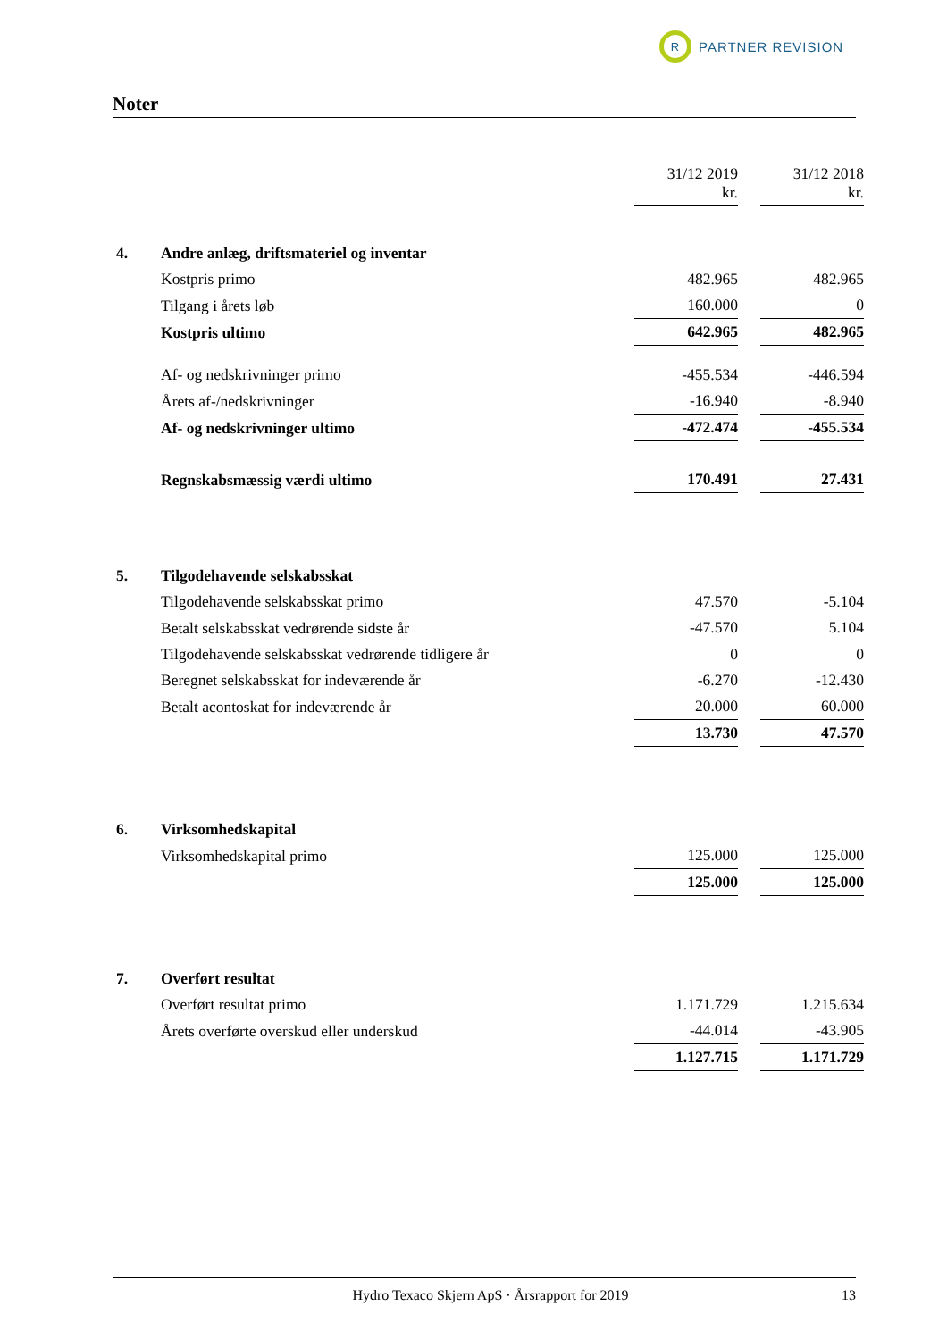R
PARTNER REVISION
Noter
| | | 31/12 2019 kr. | | 31/12 2018 kr. |
| 4. | Andre anlæg, driftsmateriel og inventar | | | |
| | Kostpris primo | 482.965 | | 482.965 |
| | Tilgang i årets løb | 160.000 | | 0 |
| | Kostpris ultimo | 642.965 | | 482.965 |
| | Af- og nedskrivninger primo | -455.534 | | -446.594 |
| | Årets af-/nedskrivninger | -16.940 | | -8.940 |
| | Af- og nedskrivninger ultimo | -472.474 | | -455.534 |
| | Regnskabsmæssig værdi ultimo | 170.491 | | 27.431 |
| 5. | Tilgodehavende selskabsskat | | | |
| | Tilgodehavende selskabsskat primo | 47.570 | | -5.104 |
| | Betalt selskabsskat vedrørende sidste år | -47.570 | | 5.104 |
| | Tilgodehavende selskabsskat vedrørende tidligere år | 0 | | 0 |
| | Beregnet selskabsskat for indeværende år | -6.270 | | -12.430 |
| | Betalt acontoskat for indeværende år | 20.000 | | 60.000 |
| | | 13.730 | | 47.570 |
| 6. | Virksomhedskapital | | | |
| | Virksomhedskapital primo | 125.000 | | 125.000 |
| | | 125.000 | | 125.000 |
| 7. | Overført resultat | | | |
| | Overført resultat primo | 1.171.729 | | 1.215.634 |
| | Årets overførte overskud eller underskud | -44.014 | | -43.905 |
| | | 1.127.715 | | 1.171.729 |
Hydro Texaco Skjern ApS · Årsrapport for 2019 13